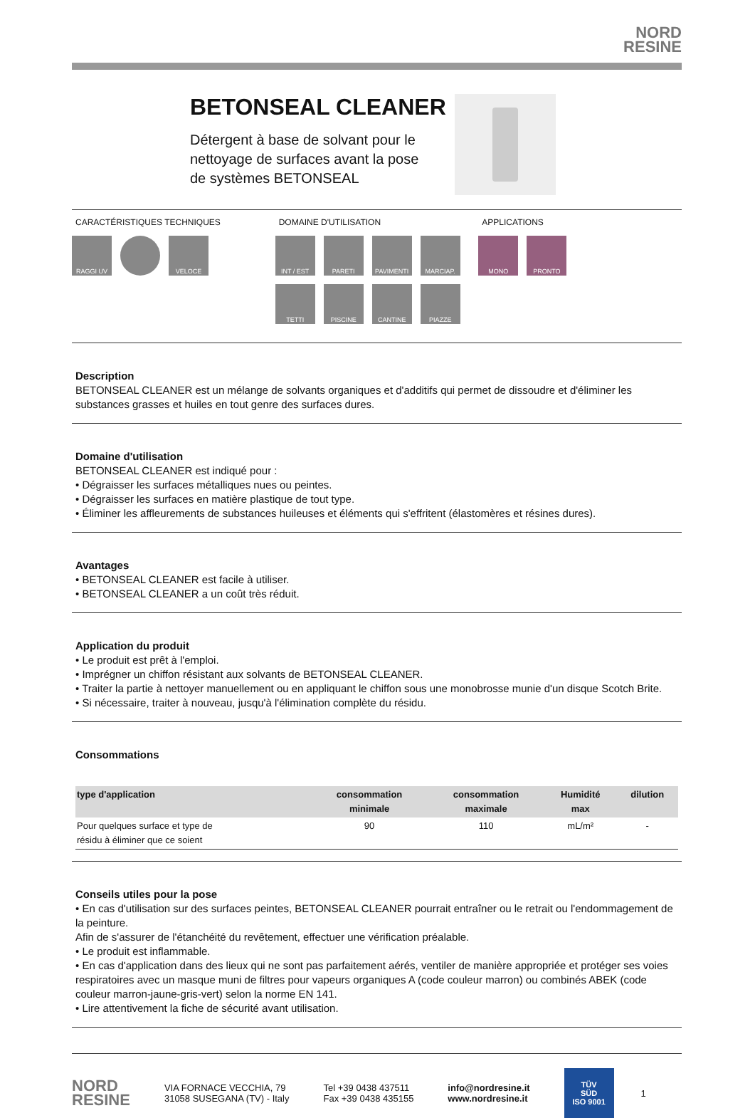NORD
RESINE
BETONSEAL CLEANER
Détergent à base de solvant pour le
nettoyage de surfaces avant la pose
de systèmes BETONSEAL
CARACTÉRISTIQUES TECHNIQUES
RAGGI UV VELOCE
DOMAINE D'UTILISATION
INT / EST PARETI PAVIMENTI MARCIAP. TETTI PISCINE CANTINE PIAZZE
APPLICATIONS
MONO PRONTO
Description
BETONSEAL CLEANER est un mélange de solvants organiques et d'additifs qui permet de dissoudre et d'éliminer les substances grasses et huiles en tout genre des surfaces dures.
Domaine d'utilisation
BETONSEAL CLEANER est indiqué pour :
• Dégraisser les surfaces métalliques nues ou peintes.
• Dégraisser les surfaces en matière plastique de tout type.
• Éliminer les affleurements de substances huileuses et éléments qui s'effritent (élastomères et résines dures).
Avantages
• BETONSEAL CLEANER est facile à utiliser.
• BETONSEAL CLEANER a un coût très réduit.
Application du produit
• Le produit est prêt à l'emploi.
• Imprégner un chiffon résistant aux solvants de BETONSEAL CLEANER.
• Traiter la partie à nettoyer manuellement ou en appliquant le chiffon sous une monobrosse munie d'un disque Scotch Brite.
• Si nécessaire, traiter à nouveau, jusqu'à l'élimination complète du résidu.
Consommations
| type d'application | consommation minimale | consommation maximale | Humidité max | dilution |
| --- | --- | --- | --- | --- |
| Pour quelques surface et type de résidu à éliminer que ce soient | 90 | 110 | mL/m² | - |
Conseils utiles pour la pose
• En cas d'utilisation sur des surfaces peintes, BETONSEAL CLEANER pourrait entraîner ou le retrait ou l'endommagement de la peinture.
Afin de s'assurer de l'étanchéité du revêtement, effectuer une vérification préalable.
• Le produit est inflammable.
• En cas d'application dans des lieux qui ne sont pas parfaitement aérés, ventiler de manière appropriée et protéger ses voies respiratoires avec un masque muni de filtres pour vapeurs organiques A (code couleur marron) ou combinés ABEK (code couleur marron-jaune-gris-vert) selon la norme EN 141.
• Lire attentivement la fiche de sécurité avant utilisation.
NORD
RESINE
VIA FORNACE VECCHIA, 79
31058 SUSEGANA (TV) - Italy
Tel +39 0438 437511
Fax +39 0438 435155
info@nordresine.it
www.nordresine.it
TÜV
SÜD
ISO 9001
1